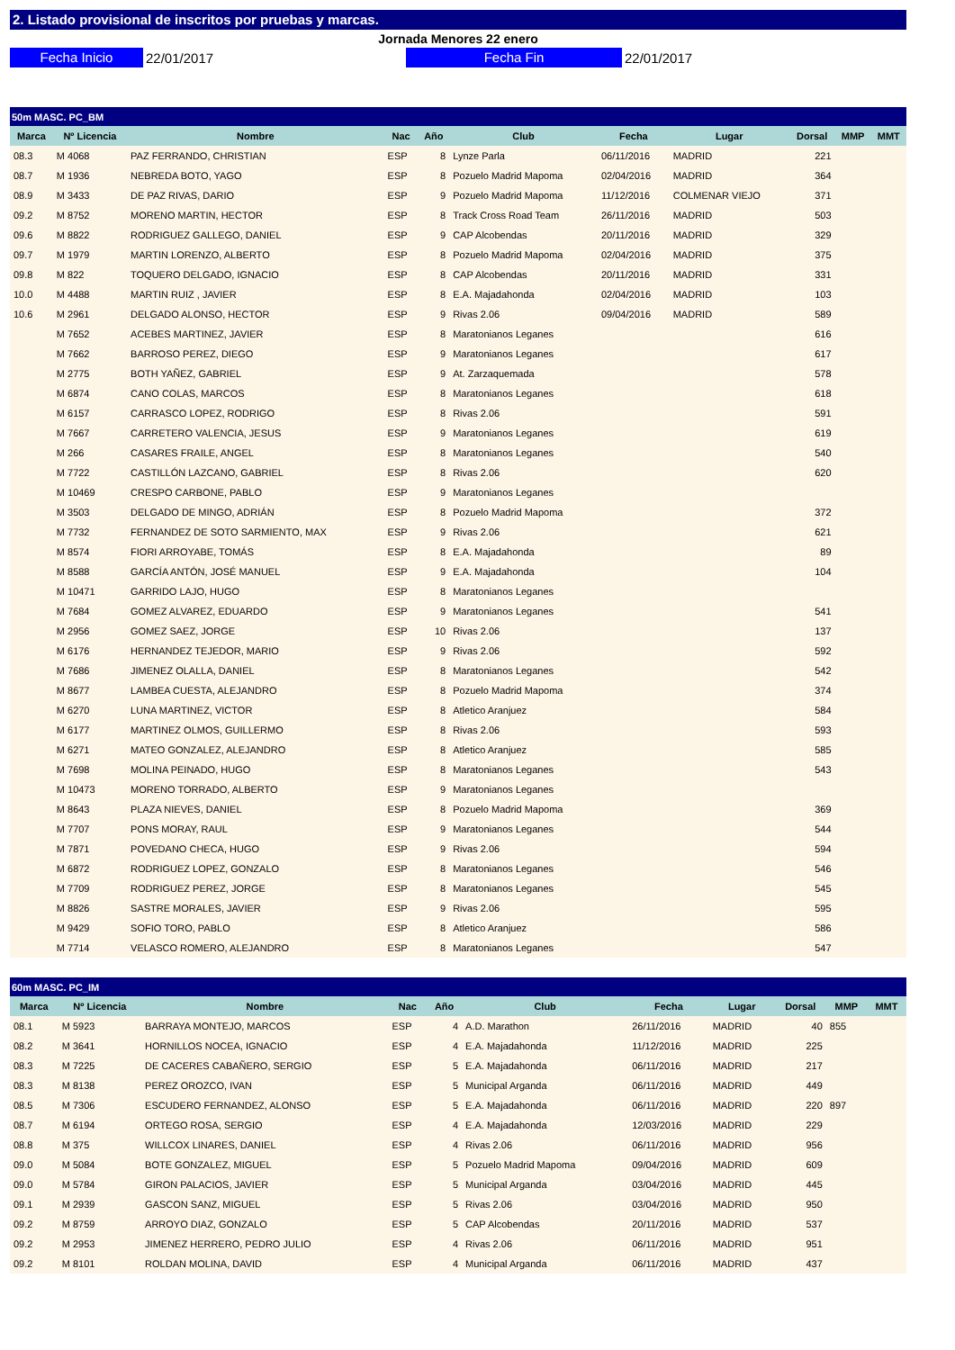2. Listado provisional de inscritos por pruebas y marcas.
Jornada Menores 22 enero
Fecha Inicio
22/01/2017
Fecha Fin
22/01/2017
50m MASC. PC_BM
| Marca | Nº Licencia | Nombre | Nac | Año | Club | Fecha | Lugar | Dorsal | MMP | MMT |
| --- | --- | --- | --- | --- | --- | --- | --- | --- | --- | --- |
| 08.3 | M 4068 | PAZ FERRANDO, CHRISTIAN | ESP | 8 | Lynze Parla | 06/11/2016 | MADRID | 221 | | |
| 08.7 | M 1936 | NEBREDA BOTO, YAGO | ESP | 8 | Pozuelo Madrid Mapoma | 02/04/2016 | MADRID | 364 | | |
| 08.9 | M 3433 | DE PAZ RIVAS, DARIO | ESP | 9 | Pozuelo Madrid Mapoma | 11/12/2016 | COLMENAR VIEJO | 371 | | |
| 09.2 | M 8752 | MORENO MARTIN, HECTOR | ESP | 8 | Track Cross Road Team | 26/11/2016 | MADRID | 503 | | |
| 09.6 | M 8822 | RODRIGUEZ GALLEGO, DANIEL | ESP | 9 | CAP Alcobendas | 20/11/2016 | MADRID | 329 | | |
| 09.7 | M 1979 | MARTIN LORENZO, ALBERTO | ESP | 8 | Pozuelo Madrid Mapoma | 02/04/2016 | MADRID | 375 | | |
| 09.8 | M 822 | TOQUERO DELGADO, IGNACIO | ESP | 8 | CAP Alcobendas | 20/11/2016 | MADRID | 331 | | |
| 10.0 | M 4488 | MARTIN RUIZ , JAVIER | ESP | 8 | E.A. Majadahonda | 02/04/2016 | MADRID | 103 | | |
| 10.6 | M 2961 | DELGADO ALONSO, HECTOR | ESP | 9 | Rivas 2.06 | 09/04/2016 | MADRID | 589 | | |
| | M 7652 | ACEBES MARTINEZ, JAVIER | ESP | 8 | Maratonianos Leganes | | | 616 | | |
| | M 7662 | BARROSO PEREZ, DIEGO | ESP | 9 | Maratonianos Leganes | | | 617 | | |
| | M 2775 | BOTH YAÑEZ, GABRIEL | ESP | 9 | At. Zarzaquemada | | | 578 | | |
| | M 6874 | CANO COLAS, MARCOS | ESP | 8 | Maratonianos Leganes | | | 618 | | |
| | M 6157 | CARRASCO LOPEZ, RODRIGO | ESP | 8 | Rivas 2.06 | | | 591 | | |
| | M 7667 | CARRETERO VALENCIA, JESUS | ESP | 9 | Maratonianos Leganes | | | 619 | | |
| | M 266 | CASARES FRAILE, ANGEL | ESP | 8 | Maratonianos Leganes | | | 540 | | |
| | M 7722 | CASTILLÓN LAZCANO, GABRIEL | ESP | 8 | Rivas 2.06 | | | 620 | | |
| | M 10469 | CRESPO CARBONE, PABLO | ESP | 9 | Maratonianos Leganes | | | | | |
| | M 3503 | DELGADO DE MINGO, ADRIÁN | ESP | 8 | Pozuelo Madrid Mapoma | | | 372 | | |
| | M 7732 | FERNANDEZ DE SOTO SARMIENTO, MAX | ESP | 9 | Rivas 2.06 | | | 621 | | |
| | M 8574 | FIORI ARROYABE, TOMÁS | ESP | 8 | E.A. Majadahonda | | | 89 | | |
| | M 8588 | GARCÍA ANTÓN, JOSÉ MANUEL | ESP | 9 | E.A. Majadahonda | | | 104 | | |
| | M 10471 | GARRIDO LAJO, HUGO | ESP | 8 | Maratonianos Leganes | | | | | |
| | M 7684 | GOMEZ ALVAREZ, EDUARDO | ESP | 9 | Maratonianos Leganes | | | 541 | | |
| | M 2956 | GOMEZ SAEZ, JORGE | ESP | 10 | Rivas 2.06 | | | 137 | | |
| | M 6176 | HERNANDEZ TEJEDOR, MARIO | ESP | 9 | Rivas 2.06 | | | 592 | | |
| | M 7686 | JIMENEZ OLALLA, DANIEL | ESP | 8 | Maratonianos Leganes | | | 542 | | |
| | M 8677 | LAMBEA CUESTA, ALEJANDRO | ESP | 8 | Pozuelo Madrid Mapoma | | | 374 | | |
| | M 6270 | LUNA MARTINEZ, VICTOR | ESP | 8 | Atletico Aranjuez | | | 584 | | |
| | M 6177 | MARTINEZ OLMOS, GUILLERMO | ESP | 8 | Rivas 2.06 | | | 593 | | |
| | M 6271 | MATEO GONZALEZ, ALEJANDRO | ESP | 8 | Atletico Aranjuez | | | 585 | | |
| | M 7698 | MOLINA PEINADO, HUGO | ESP | 8 | Maratonianos Leganes | | | 543 | | |
| | M 10473 | MORENO TORRADO, ALBERTO | ESP | 9 | Maratonianos Leganes | | | | | |
| | M 8643 | PLAZA NIEVES, DANIEL | ESP | 8 | Pozuelo Madrid Mapoma | | | 369 | | |
| | M 7707 | PONS MORAY, RAUL | ESP | 9 | Maratonianos Leganes | | | 544 | | |
| | M 7871 | POVEDANO CHECA, HUGO | ESP | 9 | Rivas 2.06 | | | 594 | | |
| | M 6872 | RODRIGUEZ LOPEZ, GONZALO | ESP | 8 | Maratonianos Leganes | | | 546 | | |
| | M 7709 | RODRIGUEZ PEREZ, JORGE | ESP | 8 | Maratonianos Leganes | | | 545 | | |
| | M 8826 | SASTRE MORALES, JAVIER | ESP | 9 | Rivas 2.06 | | | 595 | | |
| | M 9429 | SOFIO TORO, PABLO | ESP | 8 | Atletico Aranjuez | | | 586 | | |
| | M 7714 | VELASCO ROMERO, ALEJANDRO | ESP | 8 | Maratonianos Leganes | | | 547 | | |
60m MASC. PC_IM
| Marca | Nº Licencia | Nombre | Nac | Año | Club | Fecha | Lugar | Dorsal | MMP | MMT |
| --- | --- | --- | --- | --- | --- | --- | --- | --- | --- | --- |
| 08.1 | M 5923 | BARRAYA MONTEJO, MARCOS | ESP | 4 | A.D. Marathon | 26/11/2016 | MADRID | 40 | 855 | |
| 08.2 | M 3641 | HORNILLOS NOCEA, IGNACIO | ESP | 4 | E.A. Majadahonda | 11/12/2016 | MADRID | 225 | | |
| 08.3 | M 7225 | DE CACERES CABAÑERO, SERGIO | ESP | 5 | E.A. Majadahonda | 06/11/2016 | MADRID | 217 | | |
| 08.3 | M 8138 | PEREZ OROZCO, IVAN | ESP | 5 | Municipal Arganda | 06/11/2016 | MADRID | 449 | | |
| 08.5 | M 7306 | ESCUDERO FERNANDEZ, ALONSO | ESP | 5 | E.A. Majadahonda | 06/11/2016 | MADRID | 220 | 897 | |
| 08.7 | M 6194 | ORTEGO ROSA, SERGIO | ESP | 4 | E.A. Majadahonda | 12/03/2016 | MADRID | 229 | | |
| 08.8 | M 375 | WILLCOX LINARES, DANIEL | ESP | 4 | Rivas 2.06 | 06/11/2016 | MADRID | 956 | | |
| 09.0 | M 5084 | BOTE GONZALEZ, MIGUEL | ESP | 5 | Pozuelo Madrid Mapoma | 09/04/2016 | MADRID | 609 | | |
| 09.0 | M 5784 | GIRON PALACIOS, JAVIER | ESP | 5 | Municipal Arganda | 03/04/2016 | MADRID | 445 | | |
| 09.1 | M 2939 | GASCON SANZ, MIGUEL | ESP | 5 | Rivas 2.06 | 03/04/2016 | MADRID | 950 | | |
| 09.2 | M 8759 | ARROYO DIAZ, GONZALO | ESP | 5 | CAP Alcobendas | 20/11/2016 | MADRID | 537 | | |
| 09.2 | M 2953 | JIMENEZ HERRERO, PEDRO JULIO | ESP | 4 | Rivas 2.06 | 06/11/2016 | MADRID | 951 | | |
| 09.2 | M 8101 | ROLDAN MOLINA, DAVID | ESP | 4 | Municipal Arganda | 06/11/2016 | MADRID | 437 | | |